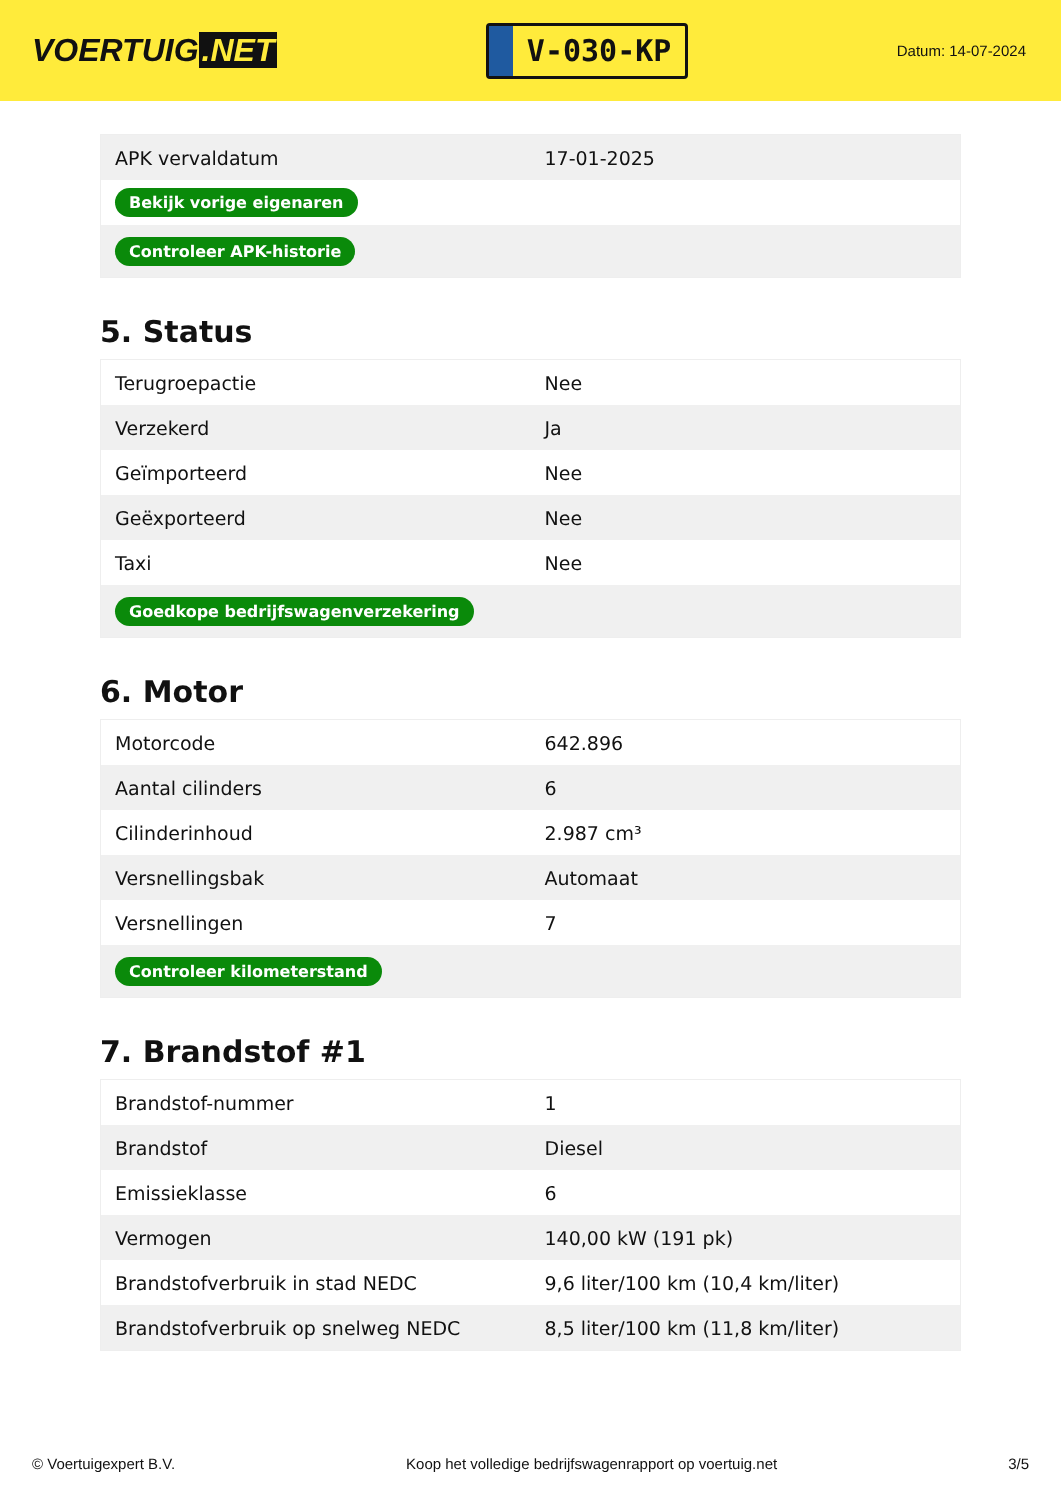VOERTUIG.NET
V-030-KP
Datum: 14-07-2024
| APK vervaldatum | 17-01-2025 |
| Bekijk vorige eigenaren | |
| Controleer APK-historie | |
5. Status
| Terugroepactie | Nee |
| Verzekerd | Ja |
| Geïmporteerd | Nee |
| Geëxporteerd | Nee |
| Taxi | Nee |
| Goedkope bedrijfswagenverzekering | |
6. Motor
| Motorcode | 642.896 |
| Aantal cilinders | 6 |
| Cilinderinhoud | 2.987 cm³ |
| Versnellingsbak | Automaat |
| Versnellingen | 7 |
| Controleer kilometerstand | |
7. Brandstof #1
| Brandstof-nummer | 1 |
| Brandstof | Diesel |
| Emissieklasse | 6 |
| Vermogen | 140,00 kW (191 pk) |
| Brandstofverbruik in stad NEDC | 9,6 liter/100 km (10,4 km/liter) |
| Brandstofverbruik op snelweg NEDC | 8,5 liter/100 km (11,8 km/liter) |
© Voertuigexpert B.V. Koop het volledige bedrijfswagenrapport op voertuig.net 3/5